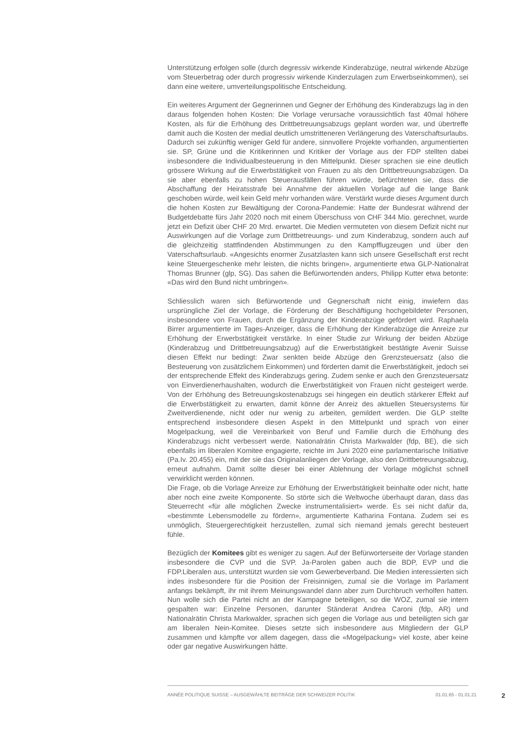Unterstützung erfolgen solle (durch degressiv wirkende Kinderabzüge, neutral wirkende Abzüge vom Steuerbetrag oder durch progressiv wirkende Kinderzulagen zum Erwerbseinkommen), sei dann eine weitere, umverteilungspolitische Entscheidung.
Ein weiteres Argument der Gegnerinnen und Gegner der Erhöhung des Kinderabzugs lag in den daraus folgenden hohen Kosten: Die Vorlage verursache voraussichtlich fast 40mal höhere Kosten, als für die Erhöhung des Drittbetreuungsabzugs geplant worden war, und übertreffe damit auch die Kosten der medial deutlich umstritteneren Verlängerung des Vaterschaftsurlaubs. Dadurch sei zukünftig weniger Geld für andere, sinnvollere Projekte vorhanden, argumentierten sie. SP, Grüne und die Kritikerinnen und Kritiker der Vorlage aus der FDP stellten dabei insbesondere die Individualbesteuerung in den Mittelpunkt. Dieser sprachen sie eine deutlich grössere Wirkung auf die Erwerbstätigkeit von Frauen zu als den Drittbetreuungsabzügen. Da sie aber ebenfalls zu hohen Steuerausfällen führen würde, befürchteten sie, dass die Abschaffung der Heiratsstrafe bei Annahme der aktuellen Vorlage auf die lange Bank geschoben würde, weil kein Geld mehr vorhanden wäre. Verstärkt wurde dieses Argument durch die hohen Kosten zur Bewältigung der Corona-Pandemie: Hatte der Bundesrat während der Budgetdebatte fürs Jahr 2020 noch mit einem Überschuss von CHF 344 Mio. gerechnet, wurde jetzt ein Defizit über CHF 20 Mrd. erwartet. Die Medien vermuteten von diesem Defizit nicht nur Auswirkungen auf die Vorlage zum Drittbetreuungs- und zum Kinderabzug, sondern auch auf die gleichzeitig stattfindenden Abstimmungen zu den Kampfflugzeugen und über den Vaterschaftsurlaub. «Angesichts enormer Zusatzlasten kann sich unsere Gesellschaft erst recht keine Steuergeschenke mehr leisten, die nichts bringen», argumentierte etwa GLP-Nationalrat Thomas Brunner (glp, SG). Das sahen die Befürwortenden anders, Philipp Kutter etwa betonte: «Das wird den Bund nicht umbringen».
Schliesslich waren sich Befürwortende und Gegnerschaft nicht einig, inwiefern das ursprüngliche Ziel der Vorlage, die Förderung der Beschäftigung hochgebildeter Personen, insbesondere von Frauen, durch die Ergänzung der Kinderabzüge gefördert wird. Raphaela Birrer argumentierte im Tages-Anzeiger, dass die Erhöhung der Kinderabzüge die Anreize zur Erhöhung der Erwerbstätigkeit verstärke. In einer Studie zur Wirkung der beiden Abzüge (Kinderabzug und Drittbetreuungsabzug) auf die Erwerbstätigkeit bestätigte Avenir Suisse diesen Effekt nur bedingt: Zwar senkten beide Abzüge den Grenzsteuersatz (also die Besteuerung von zusätzlichem Einkommen) und förderten damit die Erwerbstätigkeit, jedoch sei der entsprechende Effekt des Kinderabzugs gering. Zudem senke er auch den Grenzsteuersatz von Einverdienerhaushalten, wodurch die Erwerbstätigkeit von Frauen nicht gesteigert werde. Von der Erhöhung des Betreuungskostenabzugs sei hingegen ein deutlich stärkerer Effekt auf die Erwerbstätigkeit zu erwarten, damit könne der Anreiz des aktuellen Steuersystems für Zweitverdienende, nicht oder nur wenig zu arbeiten, gemildert werden. Die GLP stellte entsprechend insbesondere diesen Aspekt in den Mittelpunkt und sprach von einer Mogelpackung, weil die Vereinbarkeit von Beruf und Familie durch die Erhöhung des Kinderabzugs nicht verbessert werde. Nationalrätin Christa Markwalder (fdp, BE), die sich ebenfalls im liberalen Komitee engagierte, reichte im Juni 2020 eine parlamentarische Initiative (Pa.Iv. 20.455) ein, mit der sie das Originalanliegen der Vorlage, also den Drittbetreuungsabzug, erneut aufnahm. Damit sollte dieser bei einer Ablehnung der Vorlage möglichst schnell verwirklicht werden können.
Die Frage, ob die Vorlage Anreize zur Erhöhung der Erwerbstätigkeit beinhalte oder nicht, hatte aber noch eine zweite Komponente. So störte sich die Weltwoche überhaupt daran, dass das Steuerrecht «für alle möglichen Zwecke instrumentalisiert» werde. Es sei nicht dafür da, «bestimmte Lebensmodelle zu fördern», argumentierte Katharina Fontana. Zudem sei es unmöglich, Steuergerechtigkeit herzustellen, zumal sich niemand jemals gerecht besteuert fühle.
Bezüglich der Komitees gibt es weniger zu sagen. Auf der Befürworterseite der Vorlage standen insbesondere die CVP und die SVP. Ja-Parolen gaben auch die BDP, EVP und die FDP.Liberalen aus, unterstützt wurden sie vom Gewerbeverband. Die Medien interessierten sich indes insbesondere für die Position der Freisinnigen, zumal sie die Vorlage im Parlament anfangs bekämpft, ihr mit ihrem Meinungswandel dann aber zum Durchbruch verholfen hatten. Nun wolle sich die Partei nicht an der Kampagne beteiligen, so die WOZ, zumal sie intern gespalten war: Einzelne Personen, darunter Ständerat Andrea Caroni (fdp, AR) und Nationalrätin Christa Markwalder, sprachen sich gegen die Vorlage aus und beteiligten sich gar am liberalen Nein-Komitee. Dieses setzte sich insbesondere aus Mitgliedern der GLP zusammen und kämpfte vor allem dagegen, dass die «Mogelpackung» viel koste, aber keine oder gar negative Auswirkungen hätte.
ANNÉE POLITIQUE SUISSE – AUSGEWÄHLTE BEITRÄGE DER SCHWEIZER POLITIK 01.01.65 - 01.01.21 2